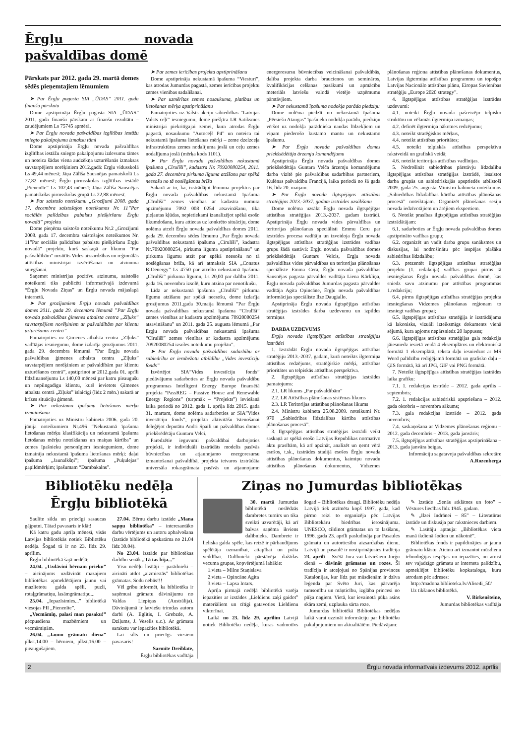Ērgļu novada pašvaldības domē
Pārskats par 2012. gada 29. martā domes sēdēs pieņemtajiem lēmumiem
➤ Par Ērgļu pagasta SIA „ŪDAS” 2011. gada finanšu pārskatu
Dome apstiprināja Ērgļu pagasta SIA „ŪDAS” 2011. gada finanšu pārskatu ar finanšu rezultātu – zaudējumiem Ls 75745 apmērā.
➤ Par Ērgļu novada pašvaldības izglītības iestāžu sniegto pakalpojumu izmaksu tāmi
Dome apstiprināja Ērgļu novada pašvaldības izglītības iestāžu sniegto pakalpojumu izdevumu tāmes un noteica šādas viena audzēkņa uzturēšanās izmaksas savstarpējiem norēķiniem 2012.gadā: Ērgļu vidusskolā Ls 49,44 mēnesī; Jāņa Zālīša Sausnējas pamatskolā Ls 77,82 mēnesī; Ērgļu pirmsskolas izglītības iestādē „Pienenīte” Ls 102,43 mēnesī; Jāņa Zālīša Sausnējas pamatskolas pirmsskolas grupā Ls 22,88 mēnesī.
➤ Par saistošo noteikumu „Grozījumi 2008. gada 17. decembra saistošajos noteikumos Nr. 11”Par sociālās palīdzības pabalstu piešķiršanu Ērgļu novadā” projektu
Dome pieņēma saistošo noteikumu Nr.2 „Grozījumi 2008. gada 17. decembra saistošajos noteikumos Nr. 11”Par sociālās palīdzības pabalstu piešķiršanu Ērgļu novadā” projektu, kurš saskaņā ar likumu ”Par pašvaldībām” nosūtīts Vides aizsardzības un reģionālās attīstības ministrijai izvērtēšanai un atzinuma sniegšanai.
Saņemot ministrijas pozitīvu atzinumu, saistošie noteikumi tiks publicēti informatīvajā izdevumā “Ērgļu Novada Ziņas” un Ērgļu novada mājaslapā internetā.
➤ Par grozījumiem Ērgļu novada pašvaldības domes 2011. gada 29. decembra lēmumā ”Par Ērgļu novada pašvaldības ģimenes atbalsta centra „Zīļuks” savstarpējiem norēķiniem ar pašvaldībām par klientu uzturēšanos centrā”
Pamatojoties uz Ģimenes atbalsta centra „Zīļuks” vadītājas iesniegumu, dome izdarīja grozījumus 2011. gada 29. decembra lēmumā ”Par Ērgļu novada pašvaldības ģimenes atbalsta centra „Zīļuks” savstarpējiem norēķiniem ar pašvaldībām par klientu uzturēšanos centrā”, apstiprinot ar 2012.gada 01. aprīli līdzfinansējumu Ls 140,00 mēnesī par katru pieaugušu un nepilngadīgu klientu, kurš ievietots Ģimenes atbalsta centrā „Zīļuks” īslaicīgi (līdz 2 mēn.) sakarā ar krīzes situāciju ģimenē.
➤ Par nekustamo īpašumu lietošanas mērķa izmainīšanu
Pamatojoties uz Ministru kabineta 2006. gada 20. jūnija noteikumiem Nr.496 “Nekustamā īpašuma lietošanas mērķu klasifikācija un nekustamā īpašuma lietošanas mērķu noteikšanas un maiņas kārtība” un zemes īpašnieku personīgiem iesniegumiem, dome izmainīja nekustamā īpašuma lietošanas mērķi: daļai īpašuma „Jaunalkšņi”; īpašuma „Puķulejas” papildmērķim; īpašumam “Dambakalns”.
➤ Par zemes ierīcības projekta apstiprināšanu
Dome apstiprināja nekustamā īpašuma “Viesturi”, kas atrodas Jumurdas pagastā, zemes ierīcības projektu zemes vienības sadalīšanai.
➤ Par uzmērītas zemes nosaukuma, platības un lietošanas mērķa apstiprināšanu
Pamatojoties uz Valsts akciju sabiedrības “Latvijas Valsts ceļi” iesniegumu, dome piešķīra LR Satiksmes ministrijai piekritīgajai zemei, kura atrodas Ērgļu pagastā, nosaukumu “Autoceļš P4” un noteica tai nekustamā īpašuma lietošanas mērķi – zeme dzelzceļa infrastruktūras zemes nodalījuma joslā un ceļu zemes nodalījuma joslā (mērķa kods 1101).
➤ Par Ērgļu novada pašvaldības nekustamā īpašuma „Cīrulīši”, kadastra Nr. 70920080254, 2011. gada 27. decembra pirkuma līguma atzīšanu par spēkā neesošu no tā noslēgšanas brīža
Sakarā ar to, ka, izstrādājot lēmuma projektus par Ērgļu novada pašvaldības nekustamā īpašuma „Cīrulīši” zemes vienības ar kadastra numura apzīmējumu 7092 008 0254 atsavināšanu, tika pieļautas kļūdas, nepietiekami izanalizējot spēkā esošo likumdošanu, kura attiecas uz konkrēto situāciju, dome nolēma atcelt Ērgļu novada pašvaldības domes 2011. gada 29. decembra sēdes lēmumu „Par Ērgļu novada pašvaldības nekustamā īpašuma „Cīrulīši”, kadastra Nr.70920080254, pirkuma līguma apstiprināšanu” un pirkuma līgumu atzīt par spēkā neesošu no tā noslēgšanas brīža, kā arī atmaksāt SIA „Conatus BIOenergy” Ls 4750 par atcelto nekustamā īpašuma „Cīrulīši” pirkuma līgumu, Ls 20,00 par dalību 2011. gada 16. novembra izsolē, kuru atzina par nenotikušu.
Līdz ar nekustamā īpašuma „Cīrulīši” pirkuma līgumu atzīšanu par spēkā neesošu, dome izdarīja grozījumus 2011.gada 30.maija lēmumā ”Par Ērgļu novada pašvaldības nekustamā īpašuma “Cīrulīši” zemes vienības ar kadastra apzīmējumu 70920080254 atsavināšanu” un 2011. gada 25. augusta lēmumā „Par Ērgļu novada pašvaldības nekustamā īpašuma “Cīrulīši” zemes vienības ar kadastra apzīmējumu 70920080254 izsoles noteikumu projektu”.
➤ Par Ērgļu novada pašvaldības sadarbību ar sabiedrību ar ierobežotu atbildību „Vides investīciju fonds”
Izvērtējot SIA”Vides investīciju fonds” piedāvājumu sadarboties ar Ērgļu novada pašvaldību programmas Intelligent Energy Europe finansētā projekta “PassREG – Passive House and Renewable Energy Regions” (turpmāk – “Projekts”) ieviešanā laika periodā no 2012. gada 1. aprīļa līdz 2015. gada 31. martam, dome nolēma sadarboties ar SIA”Vides investīciju fonds”, projekta aktivitāšu īstenošanai deleģējot deputātu Andri Spaili un pašvaldības domes priekšsēdētāju Guntaru Velci.
Paredzētie ieguvumi pašvaldībai darbojoties projektā, ir individuāli izstrādāts modelis pasīvās būvniecības un atjaunojamo energoresursu izmantošanai pašvaldībā, projekta ietvaros izstrādāta universāla rokasgrāmata pasīvās un atjaunojamo energoresursu būvniecības veicināšanai pašvaldībās, dalība projekta darba braucienos un semināros, kvalifikācijas celšanas pasākumi un apmācību meteriāls latviešu valodā vietējo uzņēmumu pārstāvjiem.
➤ Par nekustamā īpašuma nodokļa parāda piedziņu
Dome nolēma piedzīt no nekustamā īpašuma „Pērsiešu Ataugas” īpašnieka nodokļa parādu, piedziņu vēršot uz nodokļa parādnieka naudas līdzekļiem un viņam piederošo kustamo mantu un nekustamo īpašumu.
➤ Par Ērgļu novada pašvaldības domes priekšsēdētāja ārzemju komandējumu
Apstiprināja Ērgļu novada pašvaldības domes priekšsēdētāja Guntara Velča ārzemju komandējumu darba vizītē pie pašvaldības sadarbības partneriem, Kulēnas pašvaldību Francijā, laika periodā no šā gada 16. līdz 20. maijam.
➤ Par Ērgļu novada ilgtspējīgas attīstības stratēģijas 2013.-2037. gadam izstrādes uzsākšanu
Dome nolēma uzsākt Ērgļu novada ilgtspējīgas attīstības stratēģijas 2013.-2037. gadam izstrādi. Apstiprināja Ērgļu novada vides pārvaldības un teritorijas plānošanas speciālisti Emmu Ceru par izstrādes procesa vadītāju un izveidoja Ērgļu novada ilgtspējīgas attīstības stratēģijas izstrādes vadības grupu šādā sastāvā: Ērgļu novada pašvaldības domes priekšsēdētājs Guntars Velcis, Ērgļu novada pašvaldības vides pārvaldības un teritorijas plānošanas speciāliste Emma Cera, Ērgļu novada pašvaldības Sausnējas pagasta pārvaldes vadītāja Liena Kārkliņa, Ērgļu novada pašvaldības Jumurdas pagasta pārvaldes vadītāja Agita Opincāne, Ērgļu novada pašvaldības informācijas speciāliste Ilze Daugiallo.
Apstiprināja Ērgļu novada ilgtspējīgas attīstības stratēģijas izstrādes darba uzdevumu un izpildes termiņus
DARBA UZDEVUMS
Ērgļu novada ilgtspējīgas attīstības stratēģijas izstrādei
1. Izstrādāt Ērgļu novada ilgtspējīgas attīstības stratēģiju 2013.-2037. gadam, kurā noteikts ilgtermiņa attīstības redzējums, stratēģiskie mērķi, attīstības prioritātes un telpiskās attīstības perspektīva.
2. Ilgtspējīgas attīstības stratēģijas izstrādes pamatojums:
2.1. LR likums „Par pašvaldībām”
2.2. LR Attīstības plānošanas sistēmas likums
2.3. LR Teritorijas attīstības plānošanas likums
2.4. Ministru kabineta 25.08.2009. noteikumi Nr. 970 „Sabiedrības līdzdalības kārtība attīstības plānošanas procesā”.
3. Ilgtspējīgas attīstības stratēģijas izstrādi veikt saskaņā ar spēkā esošo Latvijas Republikas normatīvo aktu prasībām, kā arī apzināt, analizēt un ņemt vērā esošos, t.sk., izstrādes stadijā esošos Ērgļu novada attīstības plānošanas dokumentus, kaimiņu novadu attīstības plānošanas dokumentus, Vidzemes plānošanas reģiona attīstības plānošanas dokumentus, Latvijas ilgtermiņa attīstības programmu un topošpo Latvijas Nacionālo attīstības plānu, Eiropas Savienības stratēģiju „Europe 2020 strategy”.
4. Ilgtspējīgas attīstības stratēģijas izstrādes uzdevumi:
4.1. noteikt Ērgļu novada pašreizējo telpisko struktūru un vēlamās ilgtermiņa izmaiņas;
4.2. definēt ilgtermiņa nākotnes redzējumu;
4.3. noteikt stratēģiskos mērķus,
4.4. noteikt attīstības prioritātes;
4.5. noteikt telpiskās attīstības perspektīvu rakstveidā un grafiskā veidā;
4.6. noteikt teritorijas attīstības vadlīnijas.
5. Nodrošināt sabiedrības pārstāvju līdzdalību ilgtspējīgas attīstības stratēģijas izstrādē, iesaistot darba grupās un sabiedriskajās apspriedēs atbilstoši 2009. gada 25. augusta Ministru kabineta noteikumos „Sabiedrības līdzdalības kārtība attīstības plānošanas procesā” noteiktajam. Organizēt plānošanas sesiju novada iedzīvotājiem un ārējiem ekspertiem.
6. Noteikt prasības ilgtspējīgas attīstības stratēģijas izstrādātājam:
6.1. sadarboties ar Ērgļu novada pašvaldības domes apstiprināto vadības grupu;
6.2. organizēt un vadīt darba grupu sanāksmes un diskusijas, lai nodrošinātu pēc iespējas plašāku sabiedrības līdzdalību;
6.3. prezentēt ilgtspējīgas attīstības stratēģijas projektu (1. redakcija) vadības grupai pirms tā iesniegšanas Ērgļu novada pašvaldības domē, kas sniedz savu atzinumu par attīstības programmas 1.redakciju;
6.4. pirms ilgtspējīgas attīstības stratēģijas projekta iesniegšanas Vidzemes plānošanas reģionam to iesniegt vadības grupai;
6.5. ilgtspējīgas attīstības stratēģija ir izstrādājama kā lakonisks, vizuāli izteiksmīgs dokuments vienā sējumā, kura apjoms nepārsniedz 20 lappuses;
6.6. ilgtspējīgas attīstības stratēģijas gala redakcija jāiesniedz iesietā veidā 4 eksemplāros un elektroniskā formātā 1 eksemplārā, teksta daļu iesniedzot ar MS Word palīdzību rediģējamā formātā un grafisko daļu – ĢIS formātā, kā arī JPG, GIF vai PNG formātā.
7. Noteikt ilgtspējīgas attīstības stratēģijas izstrādes laika grafiku:
7.1. 1. redakcijas izstrāde – 2012. gada aprīlis – septembris;
7.2. 1. redakcijas sabiedriskā apspriešana – 2012. gada oktobris – novembra sākums;
7.3. gala redakcijas izstrāde – 2012. gada novembris;
7.4. saskaņošana ar Vidzemes plānošanas reģionu – 2012. gada decembris – 2013. gada janvāris;
7.5. ilgtspējīgas attīstības stratēģijas apstiprināšana – 2013. gada janvāra beigas.
Informāciju sagatavoja pašvaldības sekretāre A.Rozenberga
Bibliotēku nedēļa Ērgļu bibliotēkā
Saulīte silda un priecīgi sasaucas gājputni. Tātad pavasaris ir klāt!
Kā katru gadu aprīļa mēnesī, visās Latvijas bibliotēkās notiek Bibliotēku nedēļa. Šogad tā ir no 23. līdz 29. aprīlim.
Ērgļu bibliotēkā šajā nedēļā:
24.04. „Uzdāvini bērnam prieku” – aicinājums uzdāvināt mazajiem bibliotēkas apmeklētājiem jaunu vai mazlietotu galda spēli, puzli, rotaļgrāmatiņu, lasāmgrāmatiņu...
25.04. „Iepazīsimies...” bibliotēkā viesojas PII „Pienenīte”.
„Vecmāmiņ, palasi man pasaku!” pēcpusdiena mazbērniem un vecmāmiņām.
26.04. „Jauno grāmatu diena” plkst.14.00 – bērniem, plkst.16.00 – pieaugušajiem.
27.04. Bērnu darbu izstāde „Mana sapņu bibliotēka” – interesantāko darbu vērtējums un autoru apbalvošana (izstāde bibliotēkā apskatāma no 21.04 līdz 30.04).
No 23.04. izstāde par bibliotēkas darbību senāk „Tā tas bija...”
Visu nedēļu lasītāji – parādnieki – aicināti atdot „aizmirstās” bibliotēkas grāmatas. Sodu nebūs!!!
Vēl gribu informēt, ka bibliotēka ir saņēmusi grāmatu dāvinājumu no Valdas Liepiņas (Austrālija). Dāvinājumā ir latviešu trimdas autoru darbi (A. Eglītis, I. Grebzde, A. Dziļums, J. Veselis u.c.). Ar grāmatu sarakstu var iepazīties bibliotēkā.
Lai silts un priecīgs viesiem pavasaris!
Sarmīte Dreiblate,
Ērgļu bibliotēkas vadītāja
Ziņas no Jumurdas bibliotēkas
30. martā Jumurdas bibliotēkā noslēdzās dambretes turnīrs un tika sveikti uzvarētāji, kā arī balvas saņēma ikviens dalībnieks. Dambrete ir lieliska galda spēle, kas reizē ir pārbaudījums spēlētāja uzmanībai, attapībai un prāta veiklībai. Dalībnieki pārstāvēja dažādas vecuma grupas, kopvērtējumā labākie:
1.vieta – Milne Staņislava
2.vieta – Opincāne Agita
3.vieta – Lapsa Intars.
Aprīļa pirmajā nedēļā bibliotēkā varēja iepazīties ar izstādes „Lieldienu zaķi gaidot” materiāliem un cītīgi gatavoties Lieldienu viktorīnai.
Laikā no 23. līdz 29. aprīlim Latvijā notiek Bibliotēku nedēļa, kuras vadmotīvs šogad – Bibliotēkas draugi. Bibliotēku nedēļa Latvijā tiek atzīmēta kopš 1997. gada, kad pirmo reizi to organizēja pēc Latvijas Bibliotekāru biedrības ierosinājuma. UNESCO, cildinot grāmatas un to lasīšanu, 1996. gada 23. aprīli pasludināja par Pasaules grāmatu un autortiesību aizsardzības dienu. Latvijā un pasaulē ir nostiprinājusies tradīcija 23. aprīlī – Svētā Jura vai latviešiem Jurģu dienā – dāvināt grāmatas un rozes. Šī tradīcija ir atceļojusi no Spānijas provinces Katalonijas, kur līdz pat mūsdienām ir dzīva leģenda par Svēto Juri, kas pārvarēja tumsonību un māņticību, izglāba princesi no pūķa nagiem. Vietā, kur ievainotā pūķa asins skāra zemi, uzplauka sārta roze.
Jumurdas bibliotēkā Bibliotēkas nedēļas laikā varat uzzināt informāciju par bibliotēku pakalpojumiem un aktualitātēm. Piedāvājam:
✎ Izstāde „Senās atklātnes un foto” – Vēstures liecības līdz 1945. gadam.
✎ „Ilzei Indrānei – 85” – Literatūras izstāde un diskusija par rakstnieces darbiem.
✎ Lasītāju aptauja: „Bibliotēkas vieta manā ikdienā šodien un nākotnē”.
Bibliotēkas fonds ir papildinājies ar jaunu grāmatu klāstu. Aicinu arī izmantot mūsdienu tehnoloģijas iespējas un iepazīties, un atrast sev vajadzīgo grāmatu ar interneta palīdzību, apmeklējot bibliotēku kopkatalogu, kuru atrodam pēc adreses:
http://madona.biblioteka.lv/Alise4i_50/
Uz tikšanos bibliotēkā.
V. Birkenšteine,
Jumurdas bibliotēkas vadītāja
2 Ērgļu novada informatīvais izdevums 2012. aprīlis